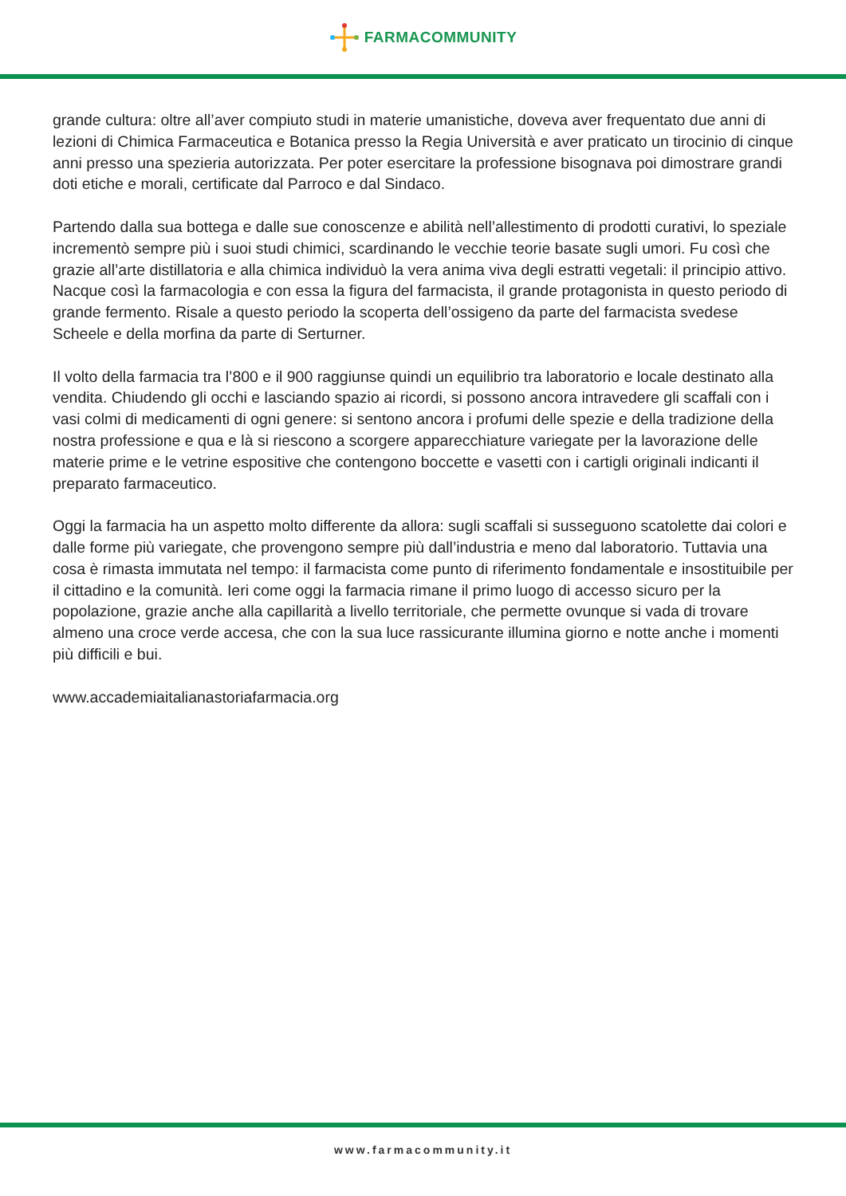FARMACOMMUNITY
grande cultura: oltre all’aver compiuto studi in materie umanistiche, doveva aver frequentato due anni di lezioni di Chimica Farmaceutica e Botanica presso la Regia Università e aver praticato un tirocinio di cinque anni presso una spezieria autorizzata. Per poter esercitare la professione bisognava poi dimostrare grandi doti etiche e morali, certificate dal Parroco e dal Sindaco.
Partendo dalla sua bottega e dalle sue conoscenze e abilità nell’allestimento di prodotti curativi, lo speziale incrementò sempre più i suoi studi chimici, scardinando le vecchie teorie basate sugli umori. Fu così che grazie all’arte distillatoria e alla chimica individuò la vera anima viva degli estratti vegetali: il principio attivo. Nacque così la farmacologia e con essa la figura del farmacista, il grande protagonista in questo periodo di grande fermento. Risale a questo periodo la scoperta dell’ossigeno da parte del farmacista svedese Scheele e della morfina da parte di Serturner.
Il volto della farmacia tra l’800 e il 900 raggiunse quindi un equilibrio tra laboratorio e locale destinato alla vendita. Chiudendo gli occhi e lasciando spazio ai ricordi, si possono ancora intravedere gli scaffali con i vasi colmi di medicamenti di ogni genere: si sentono ancora i profumi delle spezie e della tradizione della nostra professione e qua e là si riescono a scorgere apparecchiature variegate per la lavorazione delle materie prime e le vetrine espositive che contengono boccette e vasetti con i cartigli originali indicanti il preparato farmaceutico.
Oggi la farmacia ha un aspetto molto differente da allora: sugli scaffali si susseguono scatolette dai colori e dalle forme più variegate, che provengono sempre più dall’industria e meno dal laboratorio. Tuttavia una cosa è rimasta immutata nel tempo: il farmacista come punto di riferimento fondamentale e insostituibile per il cittadino e la comunità. Ieri come oggi la farmacia rimane il primo luogo di accesso sicuro per la popolazione, grazie anche alla capillarità a livello territoriale, che permette ovunque si vada di trovare almeno una croce verde accesa, che con la sua luce rassicurante illumina giorno e notte anche i momenti più difficili e bui.
www.accademiaitalianastoriafarmacia.org
www.farmacommunity.it